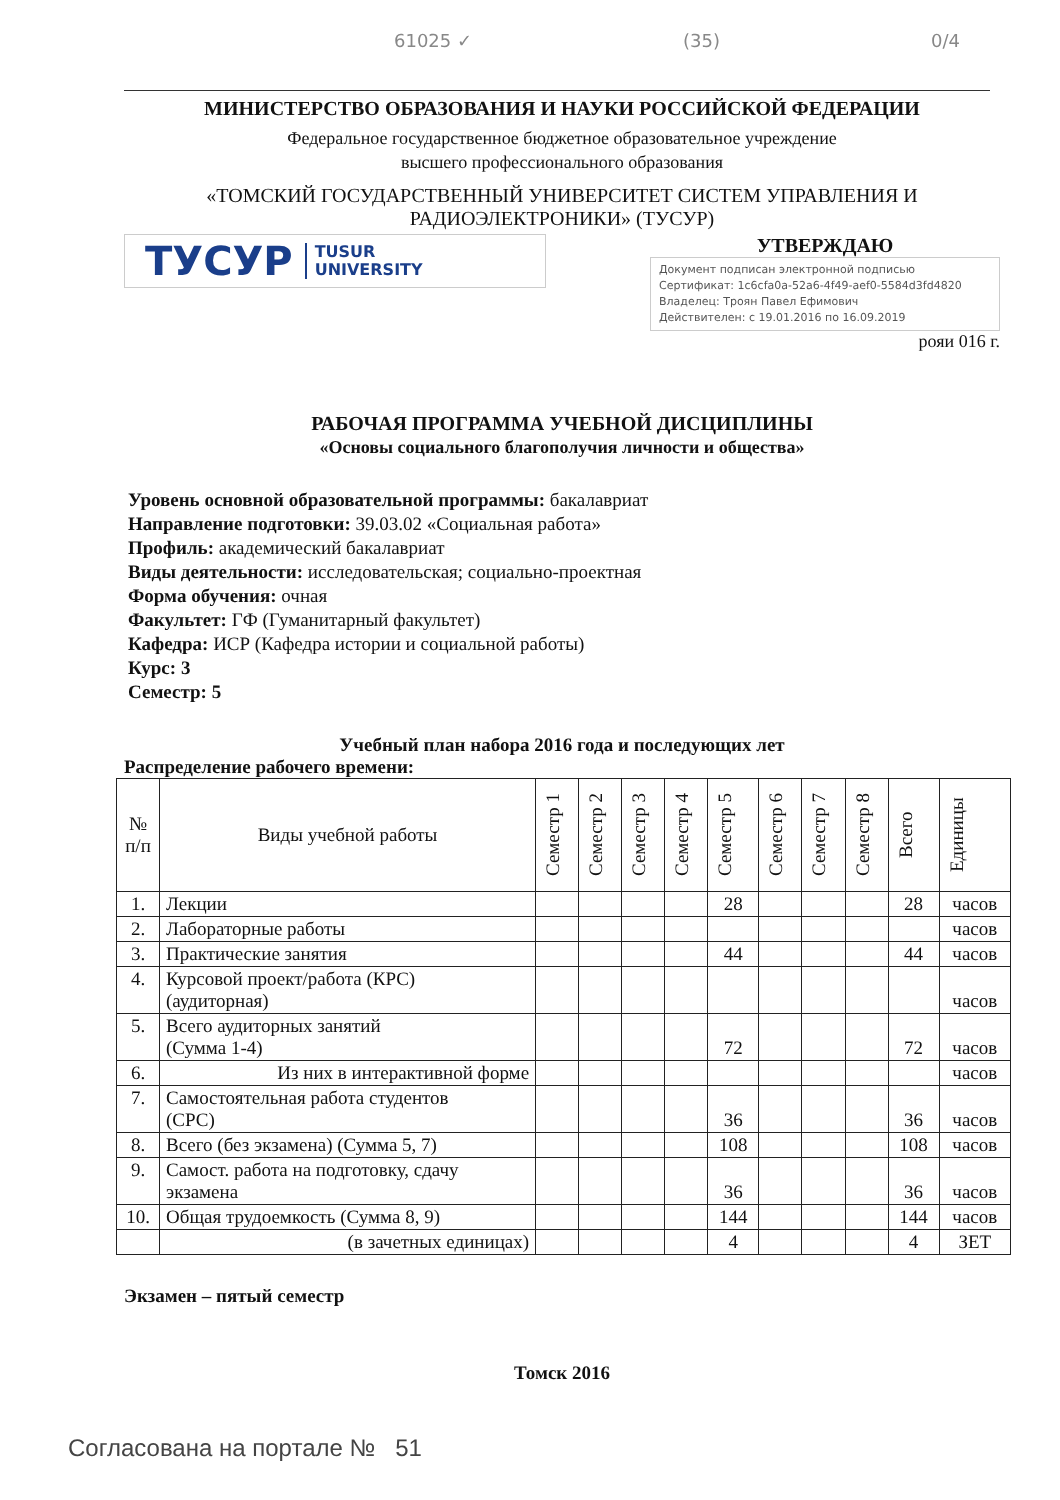61025 ✓ (35) 0/4
МИНИСТЕРСТВО ОБРАЗОВАНИЯ И НАУКИ РОССИЙСКОЙ ФЕДЕРАЦИИ
Федеральное государственное бюджетное образовательное учреждение
высшего профессионального образования
«ТОМСКИЙ ГОСУДАРСТВЕННЫЙ УНИВЕРСИТЕТ СИСТЕМ УПРАВЛЕНИЯ И
РАДИОЭЛЕКТРОНИКИ» (ТУСУР)
ТУСУР TUSUR
UNIVERSITY
УТВЕРЖДАЮ
Документ подписан электронной подписью
Сертификат: 1c6cfa0a-52a6-4f49-aef0-5584d3fd4820
Владелец: Троян Павел Ефимович
Действителен: с 19.01.2016 по 16.09.2019
рояи 016 г.
РАБОЧАЯ ПРОГРАММА УЧЕБНОЙ ДИСЦИПЛИНЫ
«Основы социального благополучия личности и общества»
Уровень основной образовательной программы: бакалавриат
Направление подготовки: 39.03.02 «Социальная работа»
Профиль: академический бакалавриат
Виды деятельности: исследовательская; социально-проектная
Форма обучения: очная
Факультет: ГФ (Гуманитарный факультет)
Кафедра: ИСР (Кафедра истории и социальной работы)
Курс: 3
Семестр: 5
Учебный план набора 2016 года и последующих лет
Распределение рабочего времени:
| № п/п | Виды учебной работы | Семестр 1 | Семестр 2 | Семестр 3 | Семестр 4 | Семестр 5 | Семестр 6 | Семестр 7 | Семестр 8 | Всего | Единицы |
| --- | --- | --- | --- | --- | --- | --- | --- | --- | --- | --- | --- |
| 1. | Лекции | | | | | 28 | | | | 28 | часов |
| 2. | Лабораторные работы | | | | | | | | | | часов |
| 3. | Практические занятия | | | | | 44 | | | | 44 | часов |
| 4. | Курсовой проект/работа (КРС) (аудиторная) | | | | | | | | | | часов |
| 5. | Всего аудиторных занятий (Сумма 1-4) | | | | | 72 | | | | 72 | часов |
| 6. | Из них в интерактивной форме | | | | | | | | | | часов |
| 7. | Самостоятельная работа студентов (СРС) | | | | | 36 | | | | 36 | часов |
| 8. | Всего (без экзамена) (Сумма 5, 7) | | | | | 108 | | | | 108 | часов |
| 9. | Самост. работа на подготовку, сдачу экзамена | | | | | 36 | | | | 36 | часов |
| 10. | Общая трудоемкость (Сумма 8, 9) | | | | | 144 | | | | 144 | часов |
| | (в зачетных единицах) | | | | | 4 | | | | 4 | ЗЕТ |
Экзамен – пятый семестр
Томск 2016
Согласована на портале № 51